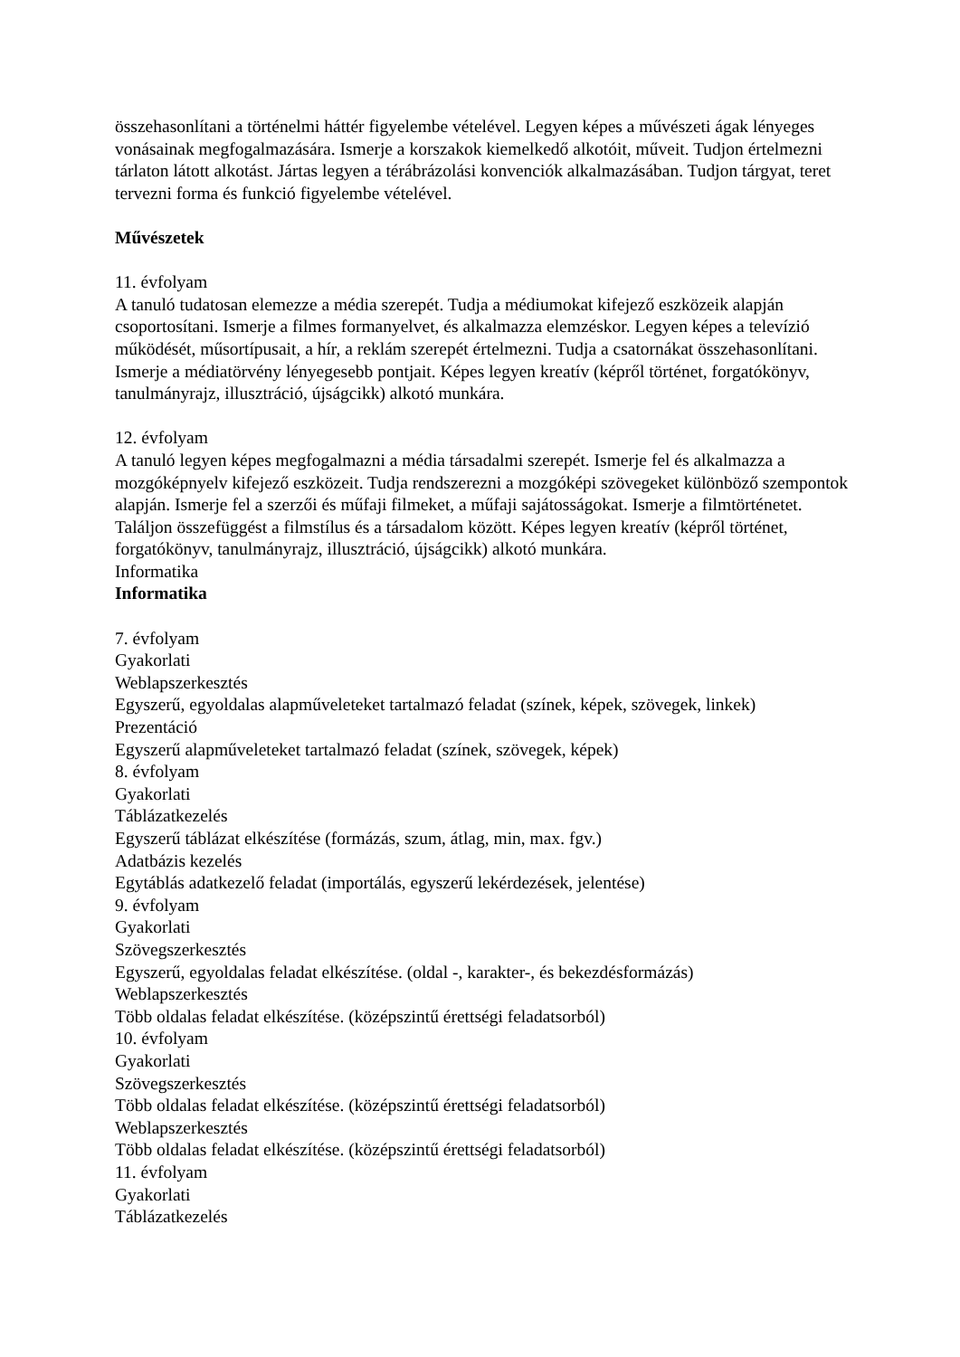összehasonlítani a történelmi háttér figyelembe vételével. Legyen képes a művészeti ágak lényeges vonásainak megfogalmazására. Ismerje a korszakok kiemelkedő alkotóit, műveit. Tudjon értelmezni tárlaton látott alkotást. Jártas legyen a térábrázolási konvenciók alkalmazásában. Tudjon tárgyat, teret tervezni forma és funkció figyelembe vételével.
Művészetek
11. évfolyam
A tanuló tudatosan elemezze a média szerepét. Tudja a médiumokat kifejező eszközeik alapján csoportosítani. Ismerje a filmes formanyelvet, és alkalmazza elemzéskor. Legyen képes a televízió működését, műsortípusait, a hír, a reklám szerepét értelmezni. Tudja a csatornákat összehasonlítani. Ismerje a médiatörvény lényegesebb pontjait. Képes legyen kreatív (képről történet, forgatókönyv, tanulmányrajz, illusztráció, újságcikk) alkotó munkára.
12. évfolyam
A tanuló legyen képes megfogalmazni a média társadalmi szerepét. Ismerje fel és alkalmazza a mozgóképnyelv kifejező eszközeit. Tudja rendszerezni a mozgóképi szövegeket különböző szempontok alapján. Ismerje fel a szerzői és műfaji filmeket, a műfaji sajátosságokat. Ismerje a filmtörténetet. Találjon összefüggést a filmstílus és a társadalom között. Képes legyen kreatív (képről történet, forgatókönyv, tanulmányrajz, illusztráció, újságcikk) alkotó munkára.
Informatika
Informatika
7. évfolyam
Gyakorlati
Weblapszerkesztés
Egyszerű, egyoldalas alapműveleteket tartalmazó feladat (színek, képek, szövegek, linkek)
Prezentáció
Egyszerű alapműveleteket tartalmazó feladat (színek, szövegek, képek)
8. évfolyam
Gyakorlati
Táblázatkezelés
Egyszerű táblázat elkészítése (formázás, szum, átlag, min, max. fgv.)
Adatbázis kezelés
Egytáblás adatkezelő feladat (importálás, egyszerű lekérdezések, jelentése)
9. évfolyam
Gyakorlati
Szövegszerkesztés
Egyszerű, egyoldalas feladat elkészítése. (oldal -, karakter-, és bekezdésformázás)
Weblapszerkesztés
Több oldalas feladat elkészítése. (középszintű érettségi feladatsorból)
10. évfolyam
Gyakorlati
Szövegszerkesztés
Több oldalas feladat elkészítése. (középszintű érettségi feladatsorból)
Weblapszerkesztés
Több oldalas feladat elkészítése. (középszintű érettségi feladatsorból)
11. évfolyam
Gyakorlati
Táblázatkezelés